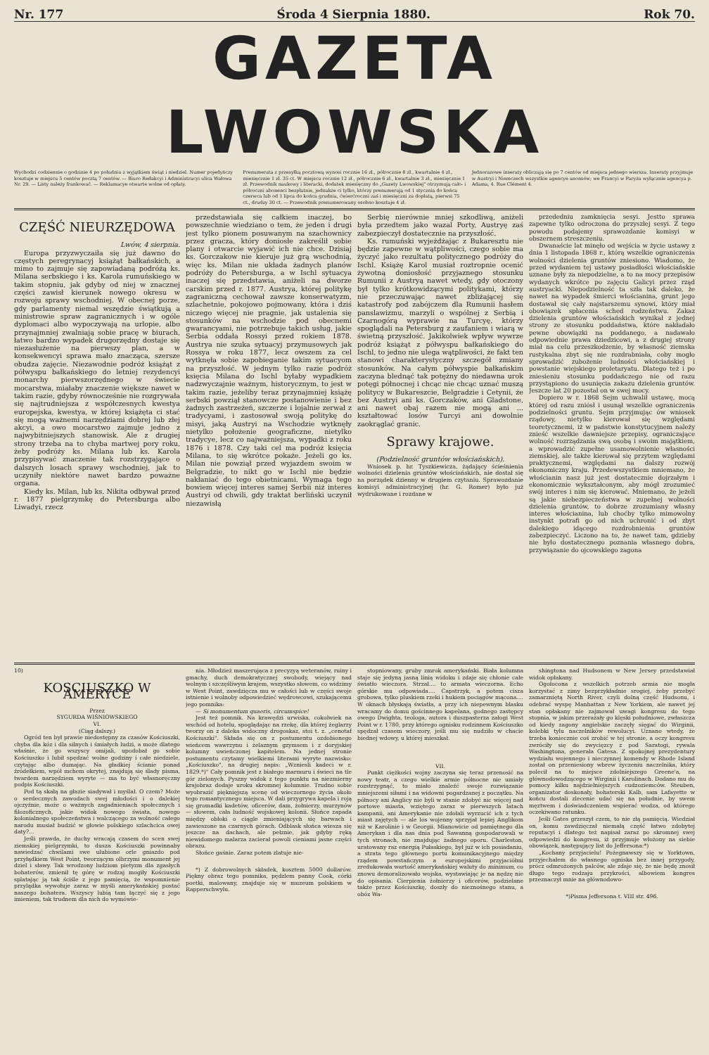Nr. 177 Środa 4 Sierpnia 1880. Rok 70.
GAZETA LWOWSKA
Wychodzi codziennie o godzinie 4 po południu z wyjątkiem świąt i niedziel. Numer pojedyńczy kosztuje w miejscu 5 centów pocztą 7 centów. — Biuro Redakcyi i Administracyi ulica Wałowa Nr. 29. — Listy należy frankować. — Reklamacye otwarte wolne od opłaty.
Prenumerata z przesyłką pocztową wynosi rocznie 16 zł., półrocznie 8 zł., kwartalnie 4 zł., miesięcznie 1 zł. 35 ct. W miejscu rocznie 12 zł., półrocznie 6 zł., kwartalnie 3 zł., miesięcznie 1 zł. Przewodnik naukowy i literacki, dodatek miesięczny do „Gazety Lwowskiej" otrzymują cało- i półroczni abonenci bezpłatnie, jednakże ci tylko, którzy prenumerują od 1 stycznia do końca czerwca lub od 1 lipca do końca grudnia, ćwierćroczni zaś i miesięczni za dopłatą, pierwsi 75 ct., drudzy 30 ct. — Przewodnik prenumerowany osobno kosztuje 4 zł.
Jednorazowe inseraty obliczają się po 7 centów od miejsca jednego wiersza. Inseraty przyjmuje w Austryi i Niemczech wszystkie agencye anonsów; we Francyi w Paryżu wyłącznie agencya p. Adama, 4. Rue Clément 4.
CZĘŚĆ NIEURZĘDOWA
Lwów, 4 sierpnia.
Europa przyzwyczaiła się już dawno do częstych peregrynacyj książąt bałkańskich, a mimo to zajmuje się zapowiadaną podróżą ks. Milana serbskiego i ks. Karola rumuńskiego w takim stopniu, jak gdyby od niej w znacznej części zawisł kierunek nowego okresu w rozwoju sprawy wschodniej. W obecnej porze, gdy parlamenty niemal wszędzie świątkują a ministrowie spraw zagranicznych i w ogóle dyplomaci albo wypoczywają na urlopie, albo przynajmniej zwalniają sobie pracę w biurach, łatwo bardzo wypadek drugorzędny dostaje się niezasłużenie na pierwszy plan, a w konsekwencyi sprawa mało znacząca, szersze obudza zajęcie. Niezawodnie podróż książąt z półwyspu bałkańskiego do letniej rezydencyi monarchy pierwszorzędnego w świecie mocarstwa, miałaby znaczenie większe nawet w takim razie, gdyby równocześnie nie rozgrywała się najtrudniejsza z współczesnych kwestya europejska, kwestya, w której książęta ci stać się mogą ważnemi narzędziami dobrej lub złej akcyi, a owo mocarstwo zajmuje jedno z najwybitniejszych stanowisk. Ale z drugiej strony trzeba na to chyba martwej pory roku, żeby podróży ks. Milana lub ks. Karola przypisywać znaczenie tak rozstrzygające o dalszych losach sprawy wschodniej, jak to uczyniły niektóre nawet bardzo poważne organa.
Kiedy ks. Milan, lub ks. Nikita odbywał przed r. 1877 pielgrzymkę do Petersburga albo Liwadyi, rzecz
przedstawiała się całkiem inaczej, bo powszechnie wiedziano o tem, że jeden i drugi jest tylko pionem posuwanym na szachownicy przez gracza, który doniosłe zakreślił sobie plany i otwarcie wyjawić ich nie chce. Dzisiaj ks. Gorczakow nie kieruje już grą wschodnią, więc ks. Milan nie układa żadnych planów podróży do Petersburga, a w Ischl sytuacya inaczej się przedstawia, aniżeli na dworze carskim przed r. 1877. Austrya, której politykę zagraniczną cechował zawsze konserwatyzm, szlachetnie, pokojowo pojmowany, która i dziś niczego więcej nie pragnie, jak ustalenia się stosunków na wschodzie pod obecnemi gwarancyami, nie potrzebuje takich usług, jakie Serbia oddała Rossyi przed rokiem 1878. Austrya nie szuka sytuacyj przymusowych jak Rossya w roku 1877, lecz owszem za cel wytknęła sobie zapobieganie takim sytuacyom na przyszłość. W jednym tylko razie podróż księcia Milana do Ischl byłaby wypadkiem nadzwyczajnie ważnym, historycznym, to jest w takim razie, jeżeliby teraz przynajmniej książę serbski powziął stanowcze postanowienie i bez żadnych zastrzeżeń, szczerze i lojalnie zerwał z tradycyami, i zastosował swoją politykę do misyi, jaką Austryi na Wschodzie wytknęły nietylko położenie geograficzne, nietylko tradycye, lecz co najważniejsza, wypadki z roku 1876 i 1878. Czy taki cel ma podróż księcia Milana, to się wkrótce pokaże. Jeżeli go ks. Milan nie powziął przed wyjazdem swoim w Belgradzie, to nikt go w Ischl nie będzie nakłaniać do tego obietnicami. Wymaga tego bowiem więcej interes samej Serbii niż interes Austryi od chwili, gdy traktat berliński uczynił niezawisłą
Serbię nierównie mniej szkodliwą, aniżeli była przedtem jako wazal Porty, Austryę zaś zabezpieczył dostatecznie na przyszłość.
Ks. rumuński wyjeżdżając z Bukaresztu nie będzie zapewne w wątpliwości, czego sobie ma życzyć jako rezultatu politycznego podróży do Ischl. Książę Karol musiał roztropnie ocenić żywotną doniosłość przyjaznego stosunku Rumunii z Austryą nawet wtedy, gdy otoczony był tylko krótkowidzącymi politykami, którzy nie przeczuwając nawet zbliżającej się katastrofy pod zabójczem dla Rumunii hasłem panslawizmu, marzyli o wspólnej z Serbią i Czarnogórą wyprawie na Turcyę, którzy spoglądali na Petersburg z zaufaniem i wiarą w świetną przyszłość. Jakikolwiek wpływ wywrze podróż książąt z półwyspu bałkańskiego do Ischl, to jedno nie ulega wątpliwości, że fakt ten stanowi charakterystyczny szczegół zmiany stosunków. Na całym półwyspie bałkańskim zaczyna blednąć tak potężny do niedawna urok potęgi północnej i chcąc nie chcąc uznać muszą politycy w Bukareszcie, Belgradzie i Cetynii, że bez Austryi ani ks. Gorczaków, ani Gladstone, ani nawet obaj razem nie mogą ani ... kształtować losów Turcyi ani dowolnie zaokrąglać granic.
Sprawy krajowe.
(Podzielność gruntów włościańskich).
Wniosek p. hr. Tyszkiewicza, żądający ścieśnienia wolności dzielenia gruntów włościańskich, nie dostał się na porządek dzienny w drugiem czytaniu. Sprawozdanie komisyi administracyjnej (hr. G. Romer) było już wydrukowane i rozdane w
przededniu zamknięcia sesyi. Jestto sprawa zapewne tylko odroczona do przyszłej sesyi. Z tego powodu podajemy sprawozdanie komisyi w obszernem streszczeniu.
Dwanaście lat minęło od wejścia w życie ustawy z dnia 1 listopada 1868 r., którą wszelkie ograniczenia wolności dzielenia gruntów zniesiono. Wiadomo, że przed wydaniem tej ustawy posiadłości włościańskie uznane były za niepodzielne, a to na mocy przepisów wydanych wkrótce po zajęciu Galicyi przez rząd austryacki. Niepodzielność ta szła tak daleko, że nawet na wypadek śmierci włościanina, grunt jego dostawał się cały najstarszemu synowi, który miał obowiązek spłacenia sched rodzeństwu. Zakaz dzielenia gruntów włościańskich wynikał z jednej strony ze stosunku poddaństwa, które nakładało pewne obowiązki na poddanego, a nadawało odpowiednie prawa dziedzicowi, a z drugiej strony miał na celu przeszkodzenie, by własność ziemska rustykalna zbyt się nie rozdrabniała, coby mogło sprowadzić zubożenie ludności włościańskiej i powstanie wiejskiego proletaryatu. Dlatego też i po zniesieniu stosunku poddańczego nie od razu przystąpiono do usunięcia zakazu dzielenia gruntów. Jeszcze lat 20 pozostał on w swej mocy.
Dopiero w r. 1868 Sejm uchwalił ustawę, mocą której od razu zniósł i usunął wszelkie ograniczenia podzielności gruntu. Sejm przyjmując ów wniosek rządowy, nietylko kierował się względami teoretycznemi, iż w państwie konstytucyjnem należy znieść wszelkie dawniejsze przepisy, ograniczające wolność rozrządzania swą osobą i swoim majątkiem, a wprowadzić zupełne usamowolnienie własności ziemskiej, ale także kierował się przytem względami praktycznemi, względami na dalszy rozwój ekonomiczny kraju. Przedewszystkiem mniemano, że włościanin nasz już jest dostatecznie dojrzałym i ekonomicznie wykształconym, aby mógł zrozumieć swój interes i nim się kierować. Mniemano, że jeżeli są jakie niebezpieczeństwa w zupełnej wolności dzielenia gruntów, to dobrze zrozumiany własny interes włościanina, lub choćby tylko mimowolny instynkt potrafi go od nich uchronić i od zbyt dalekiego idącego rozdrobnienia gruntów zabezpieczyć. Liczono na to, że nawet tam, gdzieby nie było dostatecznego poznania własnego dobra, przywiązanie do ojcowskiego zagona
10)
KOSCIUSZKO W AMERYCE
Przez
SYGURDA WIŚNIOWSKIEGO
VI.
(Ciąg dalszy.)
Ogród ten był prawie niedostępny za czasów Kościuszki, chyba dla kóz i dla silnych i śmiałych ludzi, a może dlatego właśnie, że go wszyscy omijali, upodobał go sobie Kościuszko i lubił spędzać wolne godziny i całe niedziele, czytając albo dumając. Na gładkiej ścianie ponad źródełkiem, wpół mchem okrytej, znajdują się ślady pisma, twardem narzędziem wyryte — ma to być własnoręczny podpis Kościuszki.
Pod tą skałą na głazie siadywał i myślał. O czem? Może o serdecznych zawodach swej młodości i o dalekiej ojczyźnie, może o ważnych zagadnieniach społecznych i filozoficznych, jakie widok nowego świata, nowego kolonialnego społeczeństwa i walczącego za wolność całego narodu musiał budzić w głowie polskiego szlachcica owej daty?...
Jeśli prawda, że duchy wracają czasem do scen swej ziemskiej pielgrzymki, to dusza Kościuszki powinnaby nawiedzać chwilami swe ulubione orle gniazdo pod przyłądkiem West Point, tworzącym olbrzymi monument jej dziel i sławy. Tak wrodzony ludziom pietyzm dla zgasłych bohaterów, zmienił tę górę w rodzaj mogiły Kościuszki splatając ją tak ściśle z jego pamięcią, że wspomnienie przylądka wywołuje zaraz w myśli amerykańskiej postać naszego bohatera. Wszyscy lubią tam łączyć się z jego imieniem, tak trudnem dla nich do wymówie-
nia. Młodzież maszerująca z precyzyą weteranów, ruiny i gmachy, duch demokratycznej swobody, wiejący nad wolnym i szczęśliwym krajem, wszystko słowem, co widzimy w West Point, zawdzięcza mu w całości lub w części swoje istnienie i wolnoby odpowiedzieć wędrowcowi, szukającemu jego pomnika:
— Si monumentum quaeris, circumspice!
Jest też pomnik. Na krawędzi urwiska, cokolwiek na wschód od hotelu, spoglądając na rzekę, dla której żeglarzy tworzy on z daleka widoczny drogoskaz, stoi t. z. „cenotaf Kościuszki". Składa się on z postumentu ozdobionego wieńcem wawrzynu i żelaznym gzymsem i z doryjskiej kolumny uwieńczonej kapitelem. Na jednej stronie postumentu czytamy wielkiemi literami wyryte nazwisko: „Kościuszko", na drugiej napis: „Wzniesli kadeci w r. 1829.*)" Cały pomnik jest z białego marmuru i świeci na tle gór zielonych. Pyszny widok z tego punktu na niezmierny krajobraz dodaje uroku skromnej kolumnie. Trudno sobie wyobrazić pięknięjszą scenę od wieczornego życia około tego romantycznego miejsca. W dali przygrywa kapela i roją się gromadki kadetów, oficerów, dam, żołnierzy, murzynów — słowem, cała ludność wojskowej kolonii. Słońce zapada między obłoki o ciągle zmieniających się barwach i zawieszone na czarnych górach. Odblask słońca wiesza się jeszcze na dachach, ale pełznie, jak gdyby ręką niewidomego malarza zacierał powoli cieniami jasne części obrazu.
Słońce gaśnie. Zaraz potem zlatuje nie-
*) Z dobrowolnych składek, kosztem 5000 dollarów. Piękny obraz tego pomnika, pędzlem panny Cook, córki poetki, malowany, znajduje się w muzeum polskiem w Rapperschwylu.
stopniowany, gruby zmrok amerykański. Biała kolumna staje się jedyną jasną linią widoku i zdaje się chłonie całe światło wieczora. Strzał.... to armata wieczorna. Echo górskie mu odpowiada.... Capstrzyk, a potem cisza grobowa, tylko pluskiem rzeki i hukiem pociągów mącona.... W oknach błyskają światła, a przy ich niepewnym blasku wracamy do domu gościnnego kapelana, godnego zastępcy owego Dwighta, teologa, autora i duszpasterza załogi West Point w r. 1780, przy którego ognisku rodzinnem Kościuszko spędzał czasem wieczory, jeśli mu się nudziło w chacie biednej wdowy, u której mieszkał.
VII.
Punkt ciężkości wojny zaczyna się teraz przenosić na nowy teatr, a czego wielkie armie północne nie umiały rozstrzygnąć, to miało znaleźć swoje rozwiązanie mniejszemi siłami i na widowni pogardzanej z początku. Na północy ani Anglicy nie byli w stanie zdobyć nic więcej nad portowe miasta, wziętego zaraz w pierwszych latach kampanii, ani Amerykanie nie zdołali wyrzucić ich z tych miast zajętych — ale los wojenny sprzyjał lepiej Anglikom niż w Karolinie i w Georgii. Mianowicie od pamiętnego dla Amerykan i dla nas dnia pod Sawanną gospodarowali w tych stronach, nie znajdując żadnego oporu. Charleston, uratowany raz energią Pułaskiego, był już w ich posiadaniu, a strata tego głównego portu komunikacyjnego między rządem powstańczym a europejskimi przyjaciółmi zredukowała wartość amerykańskiej waluty do minimum, co znowu demoralizowało wojska, wystawiając je na nędzę nie do opisania. Cierpienia żołnierzy i oficerów, podzielane także przez Kościuszkę, doszły do nieznośnego stanu, a obóz Wa-
shingtona nad Hudsonem w New Jersey przedstawiał widok opłakany.
Ogołocona z wszelkich potrzeb armia nie mogła korzystać z zimy bezprzykładnie srogiej, żeby przebyć zamarzniętą North River, czyli dolną część Hudsonu, i odebrać wyspę Manhattan z New Yorkiem, ale nawet jej stan opłakany nie zajmował uwagi kongresu do tego stopnia, w jakim przerażały go klęski południowe, zwłaszcza od kiedy zagony angielskie zaczęły sięgać do Wirginii, kolebki tylu naczelników rewolucyi. Uznano wtedy, że trzeba koniecznie coś zrobić w tej stronie, a oczy kongresu zwróciły się do zwycięzcy z pod Saratogi, rywala Washingtona, generała Gatesa. Z spokojnej prezydentury wydziału wojennego i nieczynnej komendy w Rhode Island został on przeniesiony wbrew życzeniu naczelnika, który polecił na to miejsce zdolniejszego Greene'a, na głównodowodzącego w Wirginii i Karolinach. Dodano mu do pomocy kilku najdzielniejszych cudzoziemców. Steuben, organizator doskonały, bohaterski Kalb, sam Lafayette w końcu dostali zlecenie udać się na południe, by swem męztwem i doświadczeniem wspierać wodza, od którego oczekiwano ratunku.
Jeśli Gates grzeszył czem, to nie złą pamięcią. Wiedział on, komu zawdzięczał niemałą część łatwo zdobytej reputacyi i dlatego też napisał zaraz po skromnej swej odpowiedzi do kongresu, iż przyjmuje włożony na siebie obowiązek, następujący list do Jeffersona:*)
„Kochany przyjacielu! Pożegnawszy się w Yorktown, przyjechałem do własnego ogniska bez innej przygody, prócz odmrożonych palców, ale zdaje się, że nie będę znosił długo tego rodzaju przykrości, albowiem kongres przeznaczył mnie na głównodowo-
*)Pisma Jeffersona t. VIII str. 496.